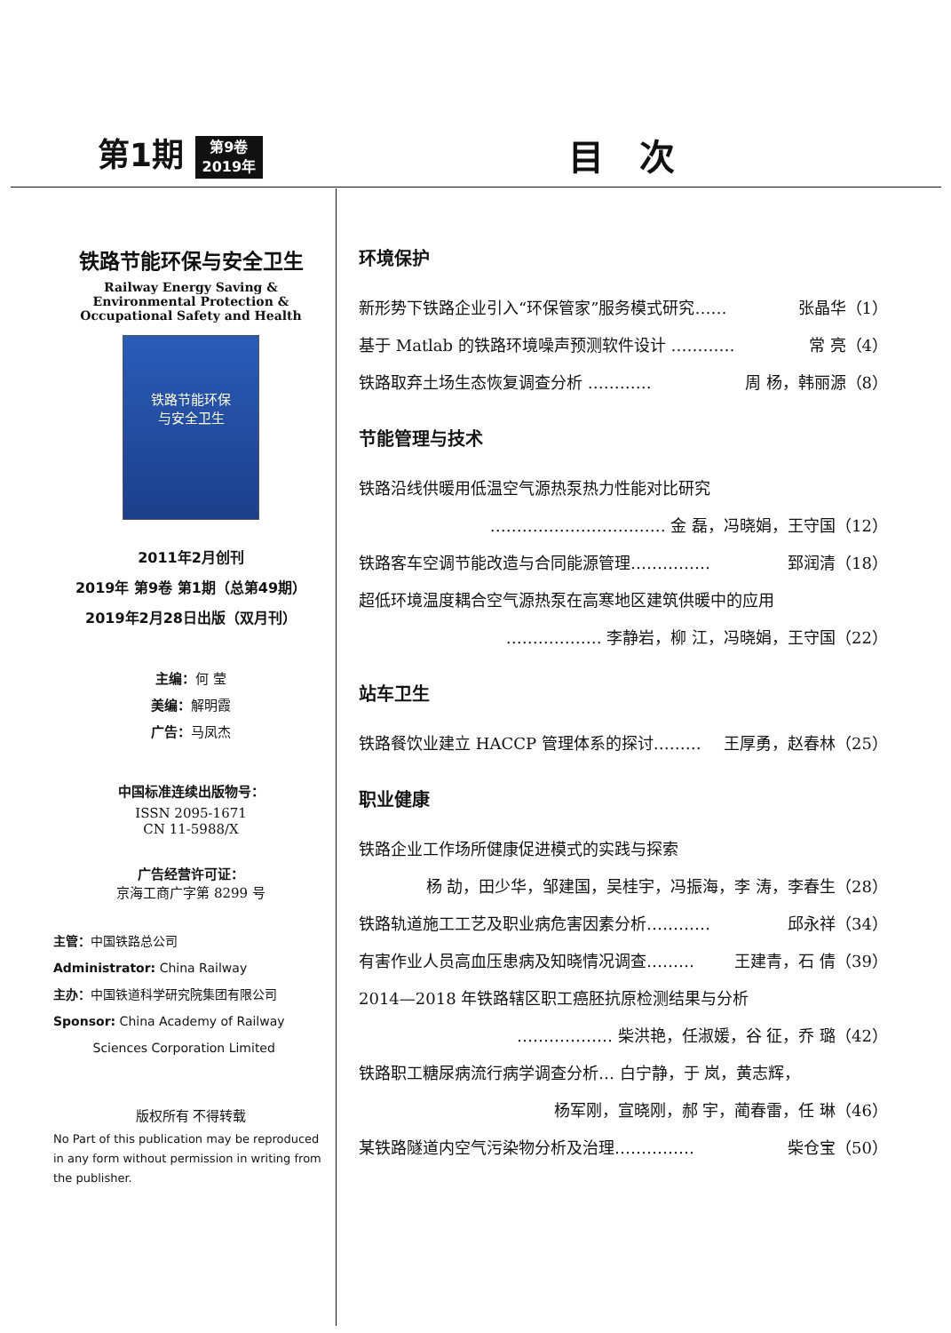第1期 第9卷
2019年
目次
铁路节能环保与安全卫生
Railway Energy Saving &
Environmental Protection &
Occupational Safety and Health
铁路节能环保
与安全卫生
2011年2月创刊
2019年 第9卷 第1期（总第49期）
2019年2月28日出版（双月刊）
主编：何 莹
美编：解明霞
广告：马凤杰
中国标准连续出版物号：
ISSN 2095-1671
CN 11-5988/X
广告经营许可证：
京海工商广字第 8299 号
主管：中国铁路总公司
Administrator: China Railway
主办：中国铁道科学研究院集团有限公司
Sponsor: China Academy of Railway
Sciences Corporation Limited
版权所有 不得转载
No Part of this publication may be reproduced in any form without permission in writing from the publisher.
环境保护
新形势下铁路企业引入“环保管家”服务模式研究…… 张晶华（1）
基于 Matlab 的铁路环境噪声预测软件设计 ………… 常 亮（4）
铁路取弃土场生态恢复调查分析 ………… 周 杨，韩丽源（8）
节能管理与技术
铁路沿线供暖用低温空气源热泵热力性能对比研究
…………………………… 金 磊，冯晓娟，王守国（12）
铁路客车空调节能改造与合同能源管理…………… 郅润清（18）
超低环境温度耦合空气源热泵在高寒地区建筑供暖中的应用
……………… 李静岩，柳 江，冯晓娟，王守国（22）
站车卫生
铁路餐饮业建立 HACCP 管理体系的探讨……… 王厚勇，赵春林（25）
职业健康
铁路企业工作场所健康促进模式的实践与探索
杨 劼，田少华，邹建国，吴桂宇，冯振海，李 涛，李春生（28）
铁路轨道施工工艺及职业病危害因素分析………… 邱永祥（34）
有害作业人员高血压患病及知晓情况调查……… 王建青，石 倩（39）
2014—2018 年铁路辖区职工癌胚抗原检测结果与分析
……………… 柴洪艳，任淑媛，谷 征，乔 璐（42）
铁路职工糖尿病流行病学调查分析… 白宁静，于 岚，黄志辉，
杨军刚，宣晓刚，郝 宇，蔺春雷，任 琳（46）
某铁路隧道内空气污染物分析及治理…………… 柴仓宝（50）